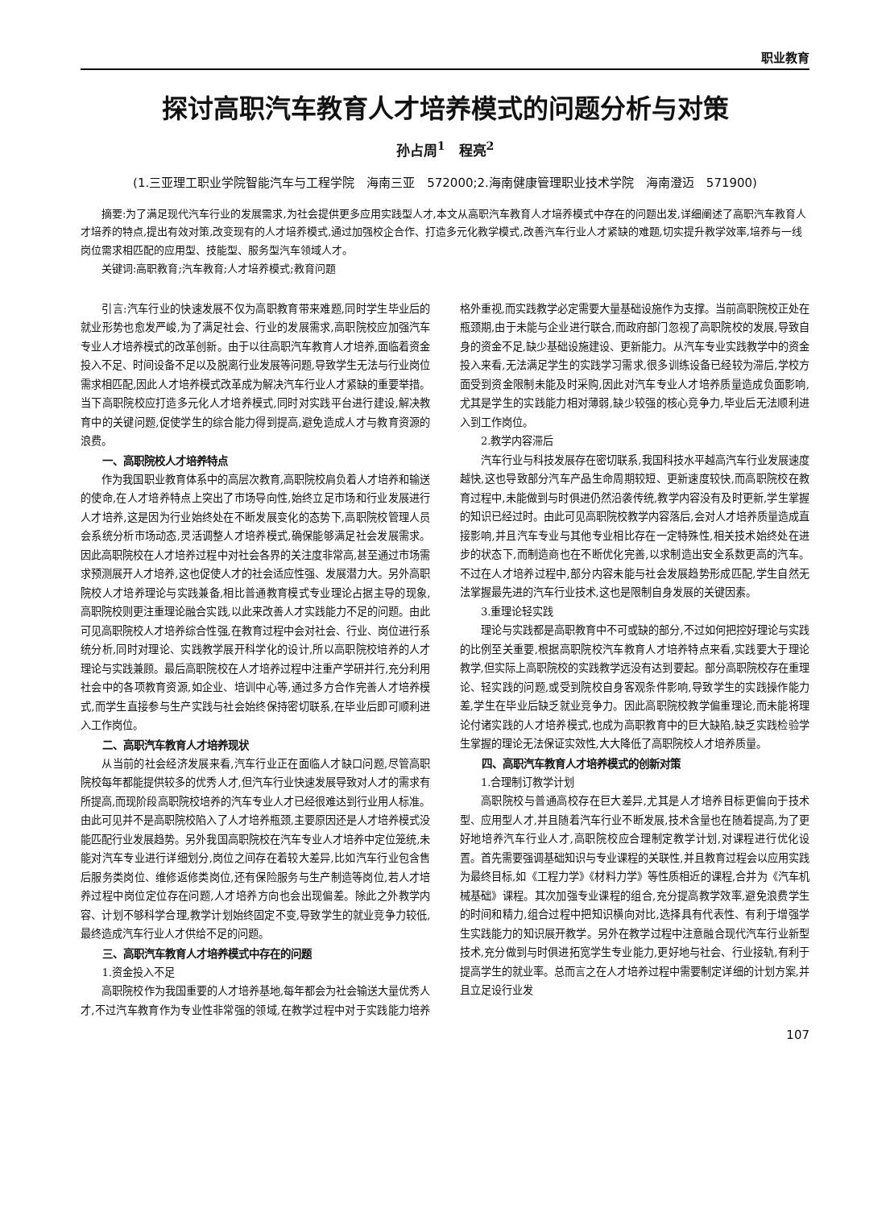职业教育
探讨高职汽车教育人才培养模式的问题分析与对策
孙占周<sup>1</sup>　程亮<sup>2</sup>
(1.三亚理工职业学院智能汽车与工程学院　海南三亚　572000;2.海南健康管理职业技术学院　海南澄迈　571900)
摘要:为了满足现代汽车行业的发展需求,为社会提供更多应用实践型人才,本文从高职汽车教育人才培养模式中存在的问题出发,详细阐述了高职汽车教育人才培养的特点,提出有效对策,改变现有的人才培养模式,通过加强校企合作、打造多元化教学模式,改善汽车行业人才紧缺的难题,切实提升教学效率,培养与一线岗位需求相匹配的应用型、技能型、服务型汽车领域人才。
关键词:高职教育;汽车教育;人才培养模式;教育问题
引言:汽车行业的快速发展不仅为高职教育带来难题,同时学生毕业后的就业形势也愈发严峻,为了满足社会、行业的发展需求,高职院校应加强汽车专业人才培养模式的改革创新。由于以往高职汽车教育人才培养,面临着资金投入不足、时间设备不足以及脱离行业发展等问题,导致学生无法与行业岗位需求相匹配,因此人才培养模式改革成为解决汽车行业人才紧缺的重要举措。当下高职院校应打造多元化人才培养模式,同时对实践平台进行建设,解决教育中的关键问题,促使学生的综合能力得到提高,避免造成人才与教育资源的浪费。
一、高职院校人才培养特点
作为我国职业教育体系中的高层次教育,高职院校肩负着人才培养和输送的使命,在人才培养特点上突出了市场导向性,始终立足市场和行业发展进行人才培养,这是因为行业始终处在不断发展变化的态势下,高职院校管理人员会系统分析市场动态,灵活调整人才培养模式,确保能够满足社会发展需求。因此高职院校在人才培养过程中对社会各界的关注度非常高,甚至通过市场需求预测展开人才培养,这也促使人才的社会适应性强、发展潜力大。另外高职院校人才培养理论与实践兼备,相比普通教育模式专业理论占据主导的现象,高职院校则更注重理论融合实践,以此来改善人才实践能力不足的问题。由此可见高职院校人才培养综合性强,在教育过程中会对社会、行业、岗位进行系统分析,同时对理论、实践教学展开科学化的设计,所以高职院校培养的人才理论与实践兼顾。最后高职院校在人才培养过程中注重产学研并行,充分利用社会中的各项教育资源,如企业、培训中心等,通过多方合作完善人才培养模式,而学生直接参与生产实践与社会始终保持密切联系,在毕业后即可顺利进入工作岗位。
二、高职汽车教育人才培养现状
从当前的社会经济发展来看,汽车行业正在面临人才缺口问题,尽管高职院校每年都能提供较多的优秀人才,但汽车行业快速发展导致对人才的需求有所提高,而现阶段高职院校培养的汽车专业人才已经很难达到行业用人标准。由此可见并不是高职院校陷入了人才培养瓶颈,主要原因还是人才培养模式没能匹配行业发展趋势。另外我国高职院校在汽车专业人才培养中定位笼统,未能对汽车专业进行详细划分,岗位之间存在着较大差异,比如汽车行业包含售后服务类岗位、维修返修类岗位,还有保险服务与生产制造等岗位,若人才培养过程中岗位定位存在问题,人才培养方向也会出现偏差。除此之外教学内容、计划不够科学合理,教学计划始终固定不变,导致学生的就业竞争力较低,最终造成汽车行业人才供给不足的问题。
三、高职汽车教育人才培养模式中存在的问题
1.资金投入不足
高职院校作为我国重要的人才培养基地,每年都会为社会输送大量优秀人才,不过汽车教育作为专业性非常强的领域,在教学过程中对于实践能力培养格外重视,而实践教学必定需要大量基础设施作为支撑。当前高职院校正处在瓶颈期,由于未能与企业进行联合,而政府部门忽视了高职院校的发展,导致自身的资金不足,缺少基础设施建设、更新能力。从汽车专业实践教学中的资金投入来看,无法满足学生的实践学习需求,很多训练设备已经较为滞后,学校方面受到资金限制未能及时采购,因此对汽车专业人才培养质量造成负面影响,尤其是学生的实践能力相对薄弱,缺少较强的核心竞争力,毕业后无法顺利进入到工作岗位。
2.教学内容滞后
汽车行业与科技发展存在密切联系,我国科技水平越高汽车行业发展速度越快,这也导致部分汽车产品生命周期较短、更新速度较快,而高职院校在教育过程中,未能做到与时俱进仍然沿袭传统,教学内容没有及时更新,学生掌握的知识已经过时。由此可见高职院校教学内容落后,会对人才培养质量造成直接影响,并且汽车专业与其他专业相比存在一定特殊性,相关技术始终处在进步的状态下,而制造商也在不断优化完善,以求制造出安全系数更高的汽车。不过在人才培养过程中,部分内容未能与社会发展趋势形成匹配,学生自然无法掌握最先进的汽车行业技术,这也是限制自身发展的关键因素。
3.重理论轻实践
理论与实践都是高职教育中不可或缺的部分,不过如何把控好理论与实践的比例至关重要,根据高职院校汽车教育人才培养特点来看,实践要大于理论教学,但实际上高职院校的实践教学远没有达到要起。部分高职院校存在重理论、轻实践的问题,或受到院校自身客观条件影响,导致学生的实践操作能力差,学生在毕业后缺乏就业竞争力。因此高职院校教学偏重理论,而未能将理论付诸实践的人才培养模式,也成为高职教育中的巨大缺陷,缺乏实践检验学生掌握的理论无法保证实效性,大大降低了高职院校人才培养质量。
四、高职汽车教育人才培养模式的创新对策
1.合理制订教学计划
高职院校与普通高校存在巨大差异,尤其是人才培养目标更偏向于技术型、应用型人才,并且随着汽车行业不断发展,技术含量也在随着提高,为了更好地培养汽车行业人才,高职院校应合理制定教学计划,对课程进行优化设置。首先需要强调基础知识与专业课程的关联性,并且教育过程会以应用实践为最终目标,如《工程力学》《材料力学》等性质相近的课程,合并为《汽车机械基础》课程。其次加强专业课程的组合,充分提高教学效率,避免浪费学生的时间和精力,组合过程中把知识横向对比,选择具有代表性、有利于增强学生实践能力的知识展开教学。另外在教学过程中注意融合现代汽车行业新型技术,充分做到与时俱进拓宽学生专业能力,更好地与社会、行业接轨,有利于提高学生的就业率。总而言之在人才培养过程中需要制定详细的计划方案,并且立足设行业发
107